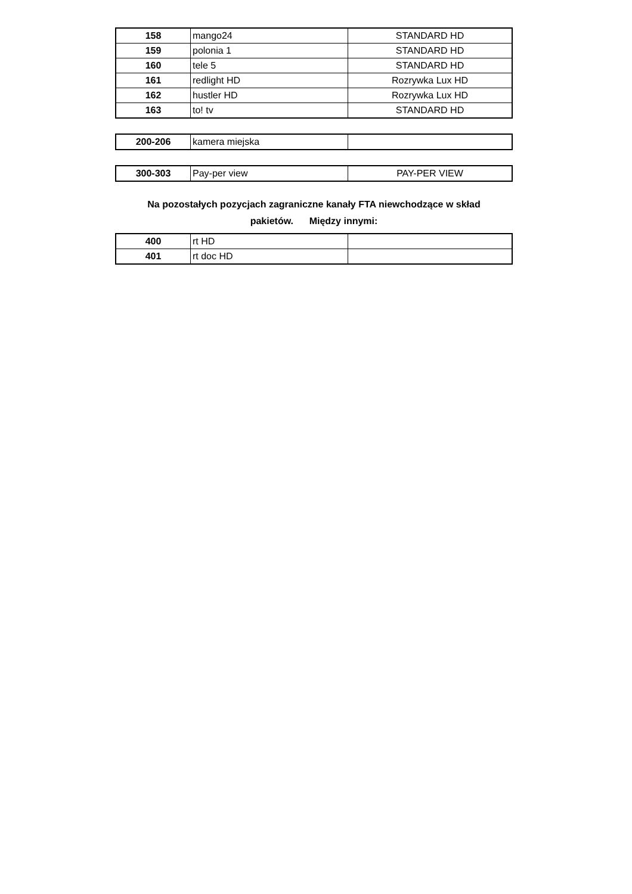| 158 | mango24 | STANDARD HD |
| 159 | polonia 1 | STANDARD HD |
| 160 | tele 5 | STANDARD HD |
| 161 | redlight HD | Rozrywka Lux HD |
| 162 | hustler HD | Rozrywka Lux HD |
| 163 | to! tv | STANDARD HD |
| 200-206 | kamera miejska | |
| 300-303 | Pay-per view | PAY-PER VIEW |
Na pozostałych pozycjach zagraniczne kanały FTA niewchodzące w skład
pakietów. Między innymi:
| 400 | rt HD | |
| 401 | rt doc HD | |